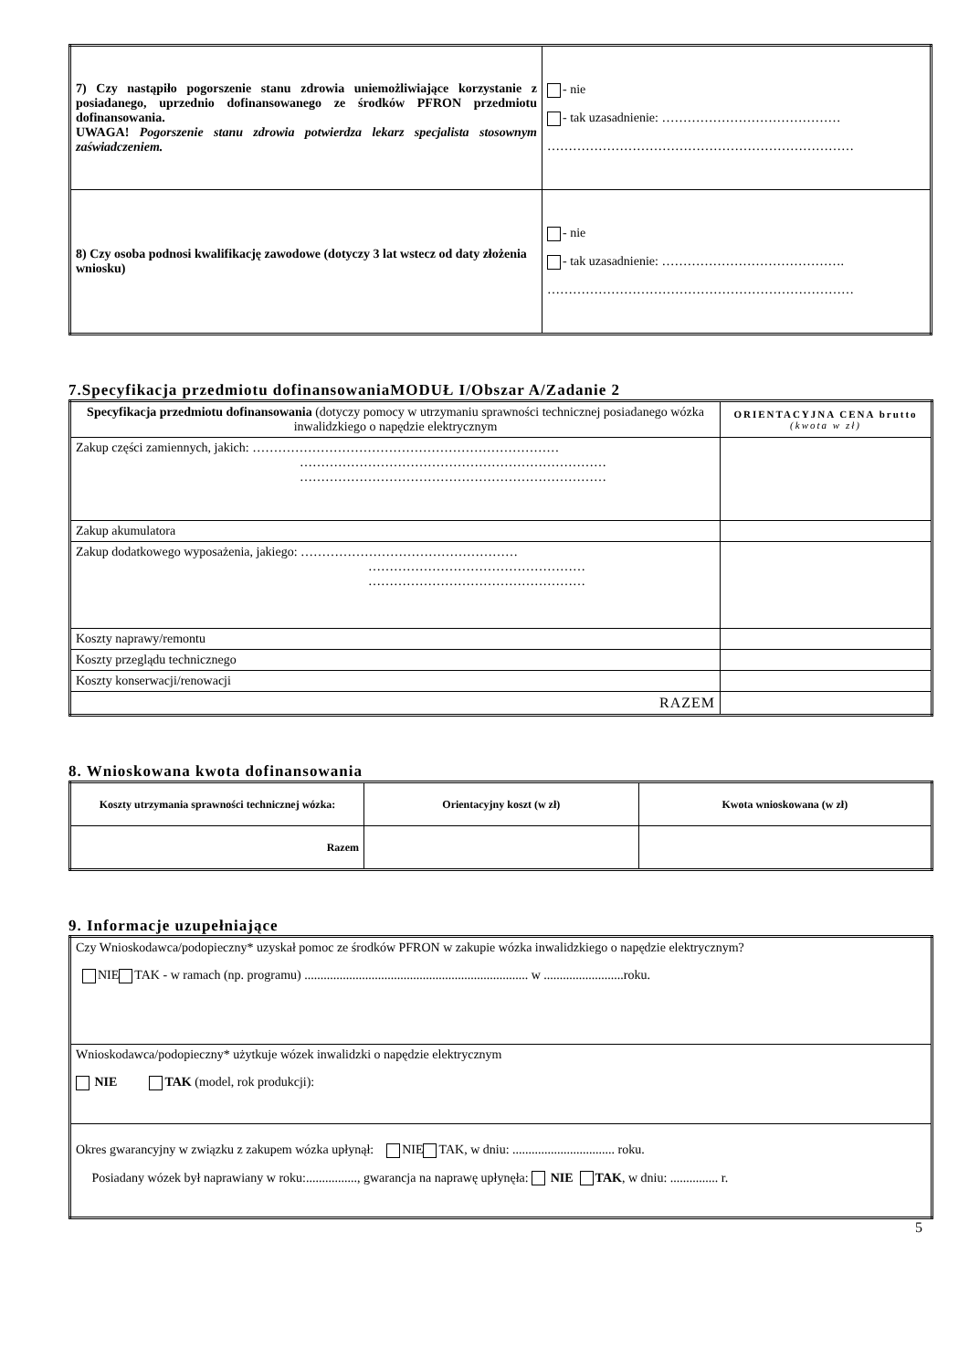| 7) Czy nastąpiło pogorszenie stanu zdrowia uniemożliwiające korzystanie z posiadanego, uprzednio dofinansowanego ze środków PFRON przedmiotu dofinansowania. UWAGA! Pogorszenie stanu zdrowia potwierdza lekarz specjalista stosownym zaświadczeniem. | - nie - tak uzasadnienie: …………………………………… ……………………………………………………………… |
| 8) Czy osoba podnosi kwalifikację zawodowe (dotyczy 3 lat wstecz od daty złożenia wniosku) | - nie - tak uzasadnienie: ……………………………………. ……………………………………………………………… |
7.Specyfikacja przedmiotu dofinansowaniaMODUŁ I/Obszar A/Zadanie 2
| Specyfikacja przedmiotu dofinansowania (dotyczy pomocy w utrzymaniu sprawności technicznej posiadanego wózka inwalidzkiego o napędzie elektrycznym | ORIENTACYJNA CENA brutto (kwota w zł) |
| --- | --- |
| Zakup części zamiennych, jakich: ……………………………………………………………… ……………………………………………………………… ……………………………………………………………… | |
| Zakup akumulatora | |
| Zakup dodatkowego wyposażenia, jakiego: …………………………………………… …………………………………………… …………………………………………… | |
| Koszty naprawy/remontu | |
| Koszty przeglądu technicznego | |
| Koszty konserwacji/renowacji | |
| RAZEM | |
8. Wnioskowana kwota dofinansowania
| Koszty utrzymania sprawności technicznej wózka: | Orientacyjny koszt (w zł) | Kwota wnioskowana (w zł) |
| --- | --- | --- |
| Razem | | |
9. Informacje uzupełniające
| Czy Wnioskodawca/podopieczny* uzyskał pomoc ze środków PFRON w zakupie wózka inwalidzkiego o napędzie elektrycznym? NIE TAK - w ramach (np. programu) ...................................................................... w .........................roku. |
| Wnioskodawca/podopieczny* użytkuje wózek inwalidzki o napędzie elektrycznym NIE TAK (model, rok produkcji): |
| Okres gwarancyjny w związku z zakupem wózka upłynął: NIE TAK, w dniu: ................................ roku. Posiadany wózek był naprawiany w roku:................, gwarancja na naprawę upłynęła: NIE TAK , w dniu: ............... r. |
5